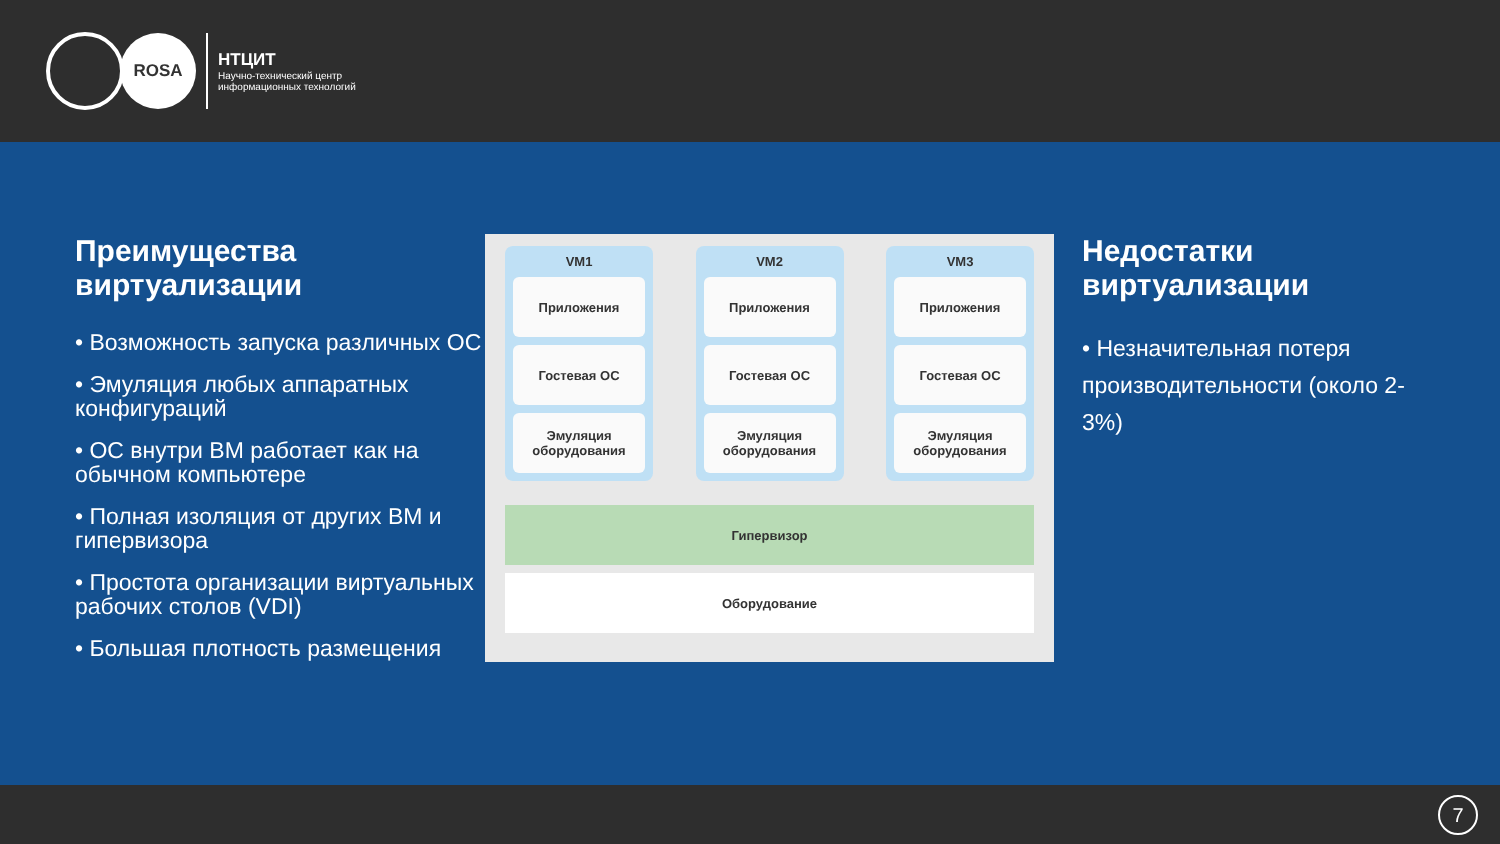ROSA
НТЦИТ
Научно-технический центр
информационных технологий
Преимущества виртуализации
• Возможность запуска различных ОС
• Эмуляция любых аппаратных конфигураций
• ОС внутри ВМ работает как на обычном компьютере
• Полная изоляция от других ВМ и гипервизора
• Простота организации виртуальных рабочих столов (VDI)
• Большая плотность размещения
VM1
Приложения
Гостевая ОС
Эмуляция оборудования
VM2
Приложения
Гостевая ОС
Эмуляция оборудования
VM3
Приложения
Гостевая ОС
Эмуляция оборудования
Гипервизор
Оборудование
Недостатки виртуализации
• Незначительная потеря производительности (около 2-3%)
7